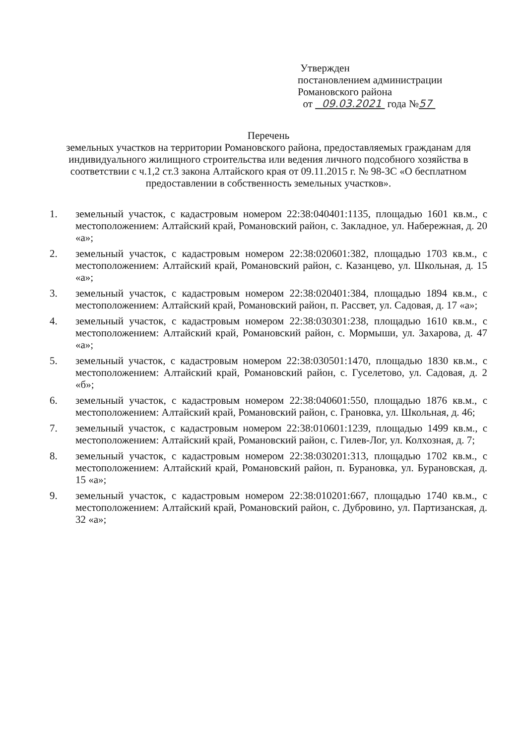Утвержден
постановлением администрации
Романовского района
от 09.03.2021 года №57
Перечень
земельных участков на территории Романовского района, предоставляемых гражданам для индивидуального жилищного строительства или ведения личного подсобного хозяйства в соответствии с ч.1,2 ст.3 закона Алтайского края от 09.11.2015 г. № 98-ЗС «О бесплатном предоставлении в собственность земельных участков».
1. земельный участок, с кадастровым номером 22:38:040401:1135, площадью 1601 кв.м., с местоположением: Алтайский край, Романовский район, с. Закладное, ул. Набережная, д. 20 «а»;
2. земельный участок, с кадастровым номером 22:38:020601:382, площадью 1703 кв.м., с местоположением: Алтайский край, Романовский район, с. Казанцево, ул. Школьная, д. 15 «а»;
3. земельный участок, с кадастровым номером 22:38:020401:384, площадью 1894 кв.м., с местоположением: Алтайский край, Романовский район, п. Рассвет, ул. Садовая, д. 17 «а»;
4. земельный участок, с кадастровым номером 22:38:030301:238, площадью 1610 кв.м., с местоположением: Алтайский край, Романовский район, с. Мормыши, ул. Захарова, д. 47 «а»;
5. земельный участок, с кадастровым номером 22:38:030501:1470, площадью 1830 кв.м., с местоположением: Алтайский край, Романовский район, с. Гуселетово, ул. Садовая, д. 2 «б»;
6. земельный участок, с кадастровым номером 22:38:040601:550, площадью 1876 кв.м., с местоположением: Алтайский край, Романовский район, с. Грановка, ул. Школьная, д. 46;
7. земельный участок, с кадастровым номером 22:38:010601:1239, площадью 1499 кв.м., с местоположением: Алтайский край, Романовский район, с. Гилев-Лог, ул. Колхозная, д. 7;
8. земельный участок, с кадастровым номером 22:38:030201:313, площадью 1702 кв.м., с местоположением: Алтайский край, Романовский район, п. Бурановка, ул. Бурановская, д. 15 «а»;
9. земельный участок, с кадастровым номером 22:38:010201:667, площадью 1740 кв.м., с местоположением: Алтайский край, Романовский район, с. Дубровино, ул. Партизанская, д. 32 «а»;